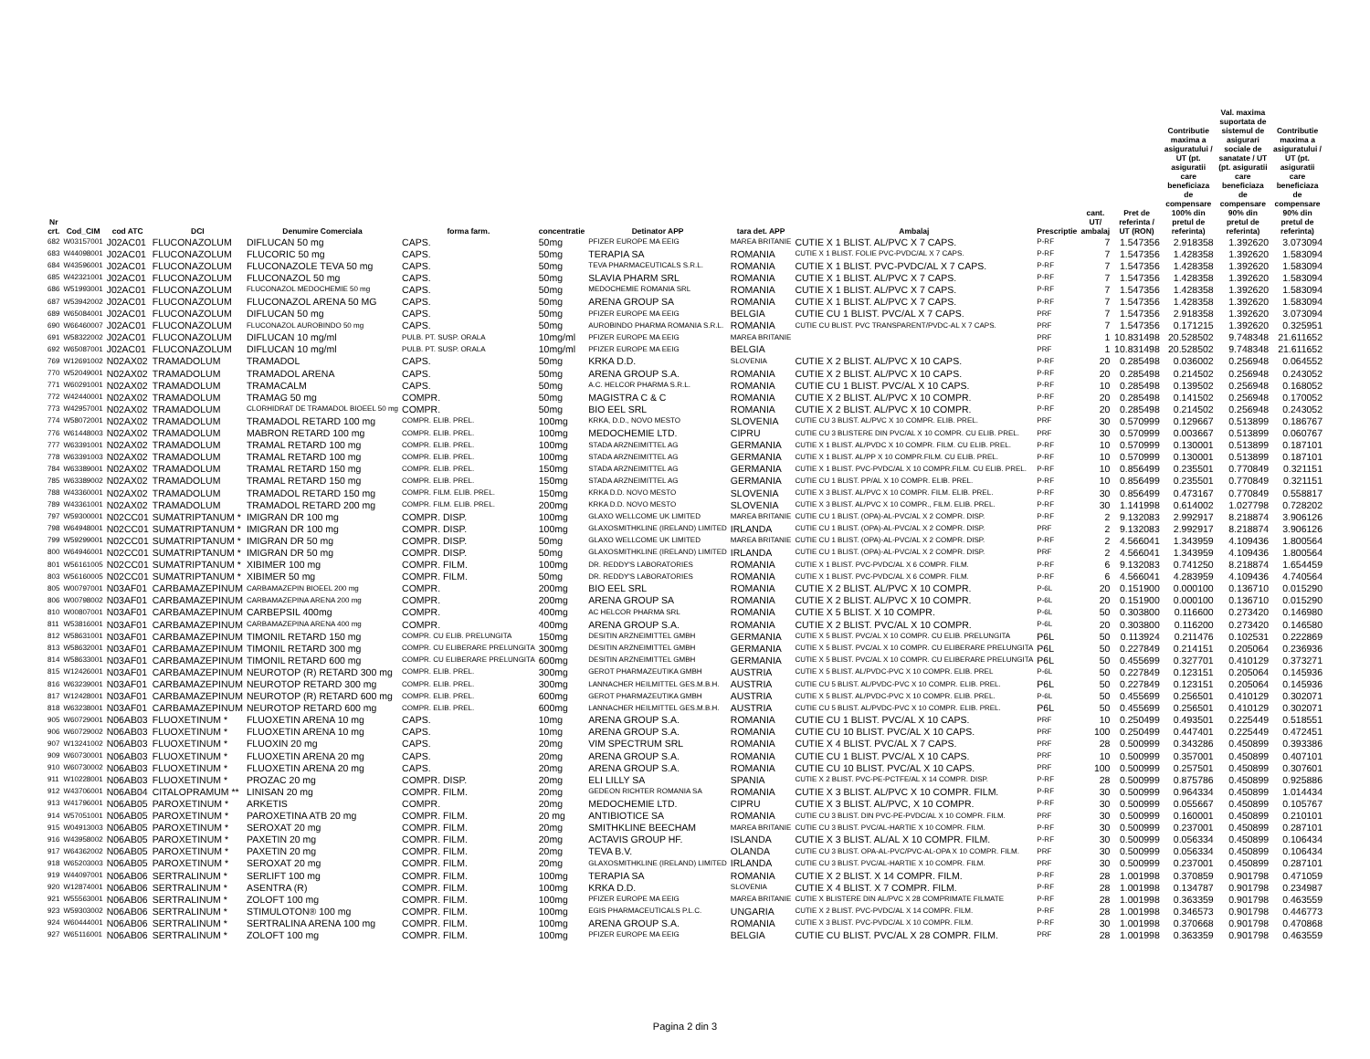| Nr crt. | Cod_CIM | cod ATC | DCI | Denumire Comerciala | forma farm. | concentratie | Detinator APP | tara det. APP | Ambalaj | Prescriptie | cant. UT/ ambalaj | Pret de referinta / UT (RON) | Contributie maxima a asiguratului / UT (pt. asiguratii care beneficiaza de compensare 100% din pretul de referinta) | Val. maxima suportata de sistemul de asigurari sociale de sanatate / UT (pt. asiguratii care beneficiaza de compensare 90% din pretul de referinta) | Contributie maxima a asiguratului / UT (pt. asiguratii care beneficiaza de compensare 90% din pretul de referinta) |
| --- | --- | --- | --- | --- | --- | --- | --- | --- | --- | --- | --- | --- | --- | --- | --- |
| 682 | W03157001 | J02AC01 | FLUCONAZOLUM | DIFLUCAN 50 mg | CAPS. | 50mg | PFIZER EUROPE MA EEIG | MAREA BRITANIE | CUTIE X 1 BLIST. AL/PVC X 7 CAPS. | P-RF | 7 | 1.547356 | 2.918358 | 1.392620 | 3.073094 |
| 683 | W44098001 | J02AC01 | FLUCONAZOLUM | FLUCORIC 50 mg | CAPS. | 50mg | TERAPIA SA | ROMANIA | CUTIE X 1 BLIST. FOLIE PVC-PVDC/AL X 7 CAPS. | P-RF | 7 | 1.547356 | 1.428358 | 1.392620 | 1.583094 |
| 684 | W43596001 | J02AC01 | FLUCONAZOLUM | FLUCONAZOLE TEVA 50 mg | CAPS. | 50mg | TEVA PHARMACEUTICALS S.R.L. | ROMANIA | CUTIE X 1 BLIST. PVC-PVDC/AL X 7 CAPS. | P-RF | 7 | 1.547356 | 1.428358 | 1.392620 | 1.583094 |
| 685 | W42321001 | J02AC01 | FLUCONAZOLUM | FLUCONAZOL 50 mg | CAPS. | 50mg | SLAVIA PHARM SRL | ROMANIA | CUTIE X 1 BLIST. AL/PVC X 7 CAPS. | P-RF | 7 | 1.547356 | 1.428358 | 1.392620 | 1.583094 |
| 686 | W51993001 | J02AC01 | FLUCONAZOLUM | FLUCONAZOL MEDOCHEMIE 50 mg | CAPS. | 50mg | MEDOCHEMIE ROMANIA SRL | ROMANIA | CUTIE X 1 BLIST. AL/PVC X 7 CAPS. | P-RF | 7 | 1.547356 | 1.428358 | 1.392620 | 1.583094 |
| 687 | W53942002 | J02AC01 | FLUCONAZOLUM | FLUCONAZOL ARENA 50 MG | CAPS. | 50mg | ARENA GROUP SA | ROMANIA | CUTIE X 1 BLIST. AL/PVC X 7 CAPS. | P-RF | 7 | 1.547356 | 1.428358 | 1.392620 | 1.583094 |
| 689 | W65084001 | J02AC01 | FLUCONAZOLUM | DIFLUCAN 50 mg | CAPS. | 50mg | PFIZER EUROPE MA EEIG | BELGIA | CUTIE CU 1 BLIST. PVC/AL X 7 CAPS. | PRF | 7 | 1.547356 | 2.918358 | 1.392620 | 3.073094 |
| 690 | W66460007 | J02AC01 | FLUCONAZOLUM | FLUCONAZOL AUROBINDO 50 mg | CAPS. | 50mg | AUROBINDO PHARMA ROMANIA S.R.L. | ROMANIA | CUTIE CU BLIST. PVC TRANSPARENT/PVDC-AL X 7 CAPS. | PRF | 7 | 1.547356 | 0.171215 | 1.392620 | 0.325951 |
| 691 | W58322002 | J02AC01 | FLUCONAZOLUM | DIFLUCAN 10 mg/ml | PULB. PT. SUSP. ORALA | 10mg/ml | PFIZER EUROPE MA EEIG | MAREA BRITANIE | | PRF | 1 | 10.831498 | 20.528502 | 9.748348 | 21.611652 |
| 692 | W65087001 | J02AC01 | FLUCONAZOLUM | DIFLUCAN 10 mg/ml | PULB. PT. SUSP. ORALA | 10mg/ml | PFIZER EUROPE MA EEIG | BELGIA | | PRF | 1 | 10.831498 | 20.528502 | 9.748348 | 21.611652 |
| 769 | W12691002 | N02AX02 | TRAMADOLUM | TRAMADOL | CAPS. | 50mg | KRKA D.D. | SLOVENIA | CUTIE X 2 BLIST. AL/PVC X 10 CAPS. | P-RF | 20 | 0.285498 | 0.036002 | 0.256948 | 0.064552 |
| 770 | W52049001 | N02AX02 | TRAMADOLUM | TRAMADOL ARENA | CAPS. | 50mg | ARENA GROUP S.A. | ROMANIA | CUTIE X 2 BLIST. AL/PVC X 10 CAPS. | P-RF | 20 | 0.285498 | 0.214502 | 0.256948 | 0.243052 |
| 771 | W60291001 | N02AX02 | TRAMADOLUM | TRAMACALM | CAPS. | 50mg | A.C. HELCOR PHARMA S.R.L. | ROMANIA | CUTIE CU 1 BLIST. PVC/AL X 10 CAPS. | P-RF | 10 | 0.285498 | 0.139502 | 0.256948 | 0.168052 |
| 772 | W42440001 | N02AX02 | TRAMADOLUM | TRAMAG 50 mg | COMPR. | 50mg | MAGISTRA C & C | ROMANIA | CUTIE X 2 BLIST. AL/PVC X 10 COMPR. | P-RF | 20 | 0.285498 | 0.141502 | 0.256948 | 0.170052 |
| 773 | W42957001 | N02AX02 | TRAMADOLUM | CLORHIDRAT DE TRAMADOL BIOEEL 50 mg | COMPR. | 50mg | BIO EEL SRL | ROMANIA | CUTIE X 2 BLIST. AL/PVC X 10 COMPR. | P-RF | 20 | 0.285498 | 0.214502 | 0.256948 | 0.243052 |
| 774 | W58072001 | N02AX02 | TRAMADOLUM | TRAMADOL RETARD 100 mg | COMPR. ELIB. PREL. | 100mg | KRKA, D.D., NOVO MESTO | SLOVENIA | CUTIE CU 3 BLIST. AL/PVC X 10 COMPR. ELIB. PREL. | PRF | 30 | 0.570999 | 0.129667 | 0.513899 | 0.186767 |
| 776 | W61448003 | N02AX02 | TRAMADOLUM | MABRON RETARD 100 mg | COMPR. ELIB. PREL. | 100mg | MEDOCHEMIE LTD. | CIPRU | CUTIE CU 3 BLISTERE DIN PVC/AL X 10 COMPR. CU ELIB. PREL. | PRF | 30 | 0.570999 | 0.003667 | 0.513899 | 0.060767 |
| 777 | W63391001 | N02AX02 | TRAMADOLUM | TRAMAL RETARD 100 mg | COMPR. ELIB. PREL. | 100mg | STADA ARZNEIMITTEL AG | GERMANIA | CUTIE X 1 BLIST. AL/PVDC X 10 COMPR. FILM. CU ELIB. PREL. | P-RF | 10 | 0.570999 | 0.130001 | 0.513899 | 0.187101 |
| 778 | W63391003 | N02AX02 | TRAMADOLUM | TRAMAL RETARD 100 mg | COMPR. ELIB. PREL. | 100mg | STADA ARZNEIMITTEL AG | GERMANIA | CUTIE X 1 BLIST. AL/PP X 10 COMPR.FILM. CU ELIB. PREL. | P-RF | 10 | 0.570999 | 0.130001 | 0.513899 | 0.187101 |
| 784 | W63389001 | N02AX02 | TRAMADOLUM | TRAMAL RETARD 150 mg | COMPR. ELIB. PREL. | 150mg | STADA ARZNEIMITTEL AG | GERMANIA | CUTIE X 1 BLIST. PVC-PVDC/AL X 10 COMPR.FILM. CU ELIB. PREL. | P-RF | 10 | 0.856499 | 0.235501 | 0.770849 | 0.321151 |
| 785 | W63389002 | N02AX02 | TRAMADOLUM | TRAMAL RETARD 150 mg | COMPR. ELIB. PREL. | 150mg | STADA ARZNEIMITTEL AG | GERMANIA | CUTIE CU 1 BLIST. PP/AL X 10 COMPR. ELIB. PREL. | P-RF | 10 | 0.856499 | 0.235501 | 0.770849 | 0.321151 |
| 788 | W43360001 | N02AX02 | TRAMADOLUM | TRAMADOL RETARD 150 mg | COMPR. FILM. ELIB. PREL. | 150mg | KRKA D.D. NOVO MESTO | SLOVENIA | CUTIE X 3 BLIST. AL/PVC X 10 COMPR. FILM. ELIB. PREL. | P-RF | 30 | 0.856499 | 0.473167 | 0.770849 | 0.558817 |
| 789 | W43361001 | N02AX02 | TRAMADOLUM | TRAMADOL RETARD 200 mg | COMPR. FILM. ELIB. PREL. | 200mg | KRKA D.D. NOVO MESTO | SLOVENIA | CUTIE X 3 BLIST. AL/PVC X 10 COMPR., FILM. ELIB. PREL. | P-RF | 30 | 1.141998 | 0.614002 | 1.027798 | 0.728202 |
| 797 | W59300001 | N02CC01 | SUMATRIPTANUM * | IMIGRAN DR 100 mg | COMPR. DISP. | 100mg | GLAXO WELLCOME UK LIMITED | MAREA BRITANIE | CUTIE CU 1 BLIST. (OPA)-AL-PVC/AL X 2 COMPR. DISP. | P-RF | 2 | 9.132083 | 2.992917 | 8.218874 | 3.906126 |
| 798 | W64948001 | N02CC01 | SUMATRIPTANUM * | IMIGRAN DR 100 mg | COMPR. DISP. | 100mg | GLAXOSMITHKLINE (IRELAND) LIMITED | IRLANDA | CUTIE CU 1 BLIST. (OPA)-AL-PVC/AL X 2 COMPR. DISP. | PRF | 2 | 9.132083 | 2.992917 | 8.218874 | 3.906126 |
| 799 | W59299001 | N02CC01 | SUMATRIPTANUM * | IMIGRAN DR 50 mg | COMPR. DISP. | 50mg | GLAXO WELLCOME UK LIMITED | MAREA BRITANIE | CUTIE CU 1 BLIST. (OPA)-AL-PVC/AL X 2 COMPR. DISP. | P-RF | 2 | 4.566041 | 1.343959 | 4.109436 | 1.800564 |
| 800 | W64946001 | N02CC01 | SUMATRIPTANUM * | IMIGRAN DR 50 mg | COMPR. DISP. | 50mg | GLAXOSMITHKLINE (IRELAND) LIMITED | IRLANDA | CUTIE CU 1 BLIST. (OPA)-AL-PVC/AL X 2 COMPR. DISP. | PRF | 2 | 4.566041 | 1.343959 | 4.109436 | 1.800564 |
| 801 | W56161005 | N02CC01 | SUMATRIPTANUM * | XIBIMER 100 mg | COMPR. FILM. | 100mg | DR. REDDY'S LABORATORIES | ROMANIA | CUTIE X 1 BLIST. PVC-PVDC/AL X 6 COMPR. FILM. | P-RF | 6 | 9.132083 | 0.741250 | 8.218874 | 1.654459 |
| 803 | W56160005 | N02CC01 | SUMATRIPTANUM * | XIBIMER 50 mg | COMPR. FILM. | 50mg | DR. REDDY'S LABORATORIES | ROMANIA | CUTIE X 1 BLIST. PVC-PVDC/AL X 6 COMPR. FILM. | P-RF | 6 | 4.566041 | 4.283959 | 4.109436 | 4.740564 |
| 805 | W00797001 | N03AF01 | CARBAMAZEPINUM | CARBAMAZEPIN BIOEEL 200 mg | COMPR. | 200mg | BIO EEL SRL | ROMANIA | CUTIE X 2 BLIST. AL/PVC X 10 COMPR. | P-6L | 20 | 0.151900 | 0.000100 | 0.136710 | 0.015290 |
| 806 | W00798002 | N03AF01 | CARBAMAZEPINUM | CARBAMAZEPINA ARENA 200 mg | COMPR. | 200mg | ARENA GROUP SA | ROMANIA | CUTIE X 2 BLIST. AL/PVC X 10 COMPR. | P-6L | 20 | 0.151900 | 0.000100 | 0.136710 | 0.015290 |
| 810 | W00807001 | N03AF01 | CARBAMAZEPINUM | CARBEPSIL 400mg | COMPR. | 400mg | AC HELCOR PHARMA SRL | ROMANIA | CUTIE X 5 BLIST. X 10 COMPR. | P-6L | 50 | 0.303800 | 0.116600 | 0.273420 | 0.146980 |
| 811 | W53816001 | N03AF01 | CARBAMAZEPINUM | CARBAMAZEPINA ARENA 400 mg | COMPR. | 400mg | ARENA GROUP S.A. | ROMANIA | CUTIE X 2 BLIST. PVC/AL X 10 COMPR. | P-6L | 20 | 0.303800 | 0.116200 | 0.273420 | 0.146580 |
| 812 | W58631001 | N03AF01 | CARBAMAZEPINUM | TIMONIL RETARD 150 mg | COMPR. CU ELIB. PRELUNGITA | 150mg | DESITIN ARZNEIMITTEL GMBH | GERMANIA | CUTIE X 5 BLIST. PVC/AL X 10 COMPR. CU ELIB. PRELUNGITA | P6L | 50 | 0.113924 | 0.211476 | 0.102531 | 0.222869 |
| 813 | W58632001 | N03AF01 | CARBAMAZEPINUM | TIMONIL RETARD 300 mg | COMPR. CU ELIBERARE PRELUNGITA | 300mg | DESITIN ARZNEIMITTEL GMBH | GERMANIA | CUTIE X 5 BLIST. PVC/AL X 10 COMPR. CU ELIBERARE PRELUNGITA | P6L | 50 | 0.227849 | 0.214151 | 0.205064 | 0.236936 |
| 814 | W58633001 | N03AF01 | CARBAMAZEPINUM | TIMONIL RETARD 600 mg | COMPR. CU ELIBERARE PRELUNGITA | 600mg | DESITIN ARZNEIMITTEL GMBH | GERMANIA | CUTIE X 5 BLIST. PVC/AL X 10 COMPR. CU ELIBERARE PRELUNGITA | P6L | 50 | 0.455699 | 0.327701 | 0.410129 | 0.373271 |
| 815 | W12426001 | N03AF01 | CARBAMAZEPINUM | NEUROTOP (R) RETARD 300 mg | COMPR. ELIB. PREL. | 300mg | GEROT PHARMAZEUTIKA GMBH | AUSTRIA | CUTIE X 5 BLIST. AL/PVDC-PVC X 10 COMPR. ELIB. PREL | P-6L | 50 | 0.227849 | 0.123151 | 0.205064 | 0.145936 |
| 816 | W63239001 | N03AF01 | CARBAMAZEPINUM | NEUROTOP RETARD 300 mg | COMPR. ELIB. PREL. | 300mg | LANNACHER HEILMITTEL GES.M.B.H. | AUSTRIA | CUTIE CU 5 BLIST. AL/PVDC-PVC X 10 COMPR. ELIB. PREL. | P6L | 50 | 0.227849 | 0.123151 | 0.205064 | 0.145936 |
| 817 | W12428001 | N03AF01 | CARBAMAZEPINUM | NEUROTOP (R) RETARD 600 mg | COMPR. ELIB. PREL. | 600mg | GEROT PHARMAZEUTIKA GMBH | AUSTRIA | CUTIE X 5 BLIST. AL/PVDC-PVC X 10 COMPR. ELIB. PREL. | P-6L | 50 | 0.455699 | 0.256501 | 0.410129 | 0.302071 |
| 818 | W63238001 | N03AF01 | CARBAMAZEPINUM | NEUROTOP RETARD 600 mg | COMPR. ELIB. PREL. | 600mg | LANNACHER HEILMITTEL GES.M.B.H. | AUSTRIA | CUTIE CU 5 BLIST. AL/PVDC-PVC X 10 COMPR. ELIB. PREL. | P6L | 50 | 0.455699 | 0.256501 | 0.410129 | 0.302071 |
| 905 | W60729001 | N06AB03 | FLUOXETINUM * | FLUOXETIN ARENA 10 mg | CAPS. | 10mg | ARENA GROUP S.A. | ROMANIA | CUTIE CU 1 BLIST. PVC/AL X 10 CAPS. | PRF | 10 | 0.250499 | 0.493501 | 0.225449 | 0.518551 |
| 906 | W60729002 | N06AB03 | FLUOXETINUM * | FLUOXETIN ARENA 10 mg | CAPS. | 10mg | ARENA GROUP S.A. | ROMANIA | CUTIE CU 10 BLIST. PVC/AL X 10 CAPS. | PRF | 100 | 0.250499 | 0.447401 | 0.225449 | 0.472451 |
| 907 | W13241002 | N06AB03 | FLUOXETINUM * | FLUOXIN 20 mg | CAPS. | 20mg | VIM SPECTRUM SRL | ROMANIA | CUTIE X 4 BLIST. PVC/AL X 7 CAPS. | PRF | 28 | 0.500999 | 0.343286 | 0.450899 | 0.393386 |
| 909 | W60730001 | N06AB03 | FLUOXETINUM * | FLUOXETIN ARENA 20 mg | CAPS. | 20mg | ARENA GROUP S.A. | ROMANIA | CUTIE CU 1 BLIST. PVC/AL X 10 CAPS. | PRF | 10 | 0.500999 | 0.357001 | 0.450899 | 0.407101 |
| 910 | W60730002 | N06AB03 | FLUOXETINUM * | FLUOXETIN ARENA 20 mg | CAPS. | 20mg | ARENA GROUP S.A. | ROMANIA | CUTIE CU 10 BLIST. PVC/AL X 10 CAPS. | PRF | 100 | 0.500999 | 0.257501 | 0.450899 | 0.307601 |
| 911 | W10228001 | N06AB03 | FLUOXETINUM * | PROZAC 20 mg | COMPR. DISP. | 20mg | ELI LILLY SA | SPANIA | CUTIE X 2 BLIST. PVC-PE-PCTFE/AL X 14 COMPR. DISP. | P-RF | 28 | 0.500999 | 0.875786 | 0.450899 | 0.925886 |
| 912 | W43706001 | N06AB04 | CITALOPRAMUM ** | LINISAN 20 mg | COMPR. FILM. | 20mg | GEDEON RICHTER ROMANIA SA | ROMANIA | CUTIE X 3 BLIST. AL/PVC X 10 COMPR. FILM. | P-RF | 30 | 0.500999 | 0.964334 | 0.450899 | 1.014434 |
| 913 | W41796001 | N06AB05 | PAROXETINUM * | ARKETIS | COMPR. | 20mg | MEDOCHEMIE LTD. | CIPRU | CUTIE X 3 BLIST. AL/PVC, X 10 COMPR. | P-RF | 30 | 0.500999 | 0.055667 | 0.450899 | 0.105767 |
| 914 | W57051001 | N06AB05 | PAROXETINUM * | PAROXETINA ATB 20 mg | COMPR. FILM. | 20 mg | ANTIBIOTICE SA | ROMANIA | CUTIE CU 3 BLIST. DIN PVC-PE-PVDC/AL X 10 COMPR. FILM. | PRF | 30 | 0.500999 | 0.160001 | 0.450899 | 0.210101 |
| 915 | W04913003 | N06AB05 | PAROXETINUM * | SEROXAT 20 mg | COMPR. FILM. | 20mg | SMITHKLINE BEECHAM | MAREA BRITANIE | CUTIE CU 3 BLIST. PVC/AL-HARTIE X 10 COMPR. FILM. | P-RF | 30 | 0.500999 | 0.237001 | 0.450899 | 0.287101 |
| 916 | W43958002 | N06AB05 | PAROXETINUM * | PAXETIN 20 mg | COMPR. FILM. | 20mg | ACTAVIS GROUP HF. | ISLANDA | CUTIE X 3 BLIST. AL/AL X 10 COMPR. FILM. | P-RF | 30 | 0.500999 | 0.056334 | 0.450899 | 0.106434 |
| 917 | W64362002 | N06AB05 | PAROXETINUM * | PAXETIN 20 mg | COMPR. FILM. | 20mg | TEVA B.V. | OLANDA | CUTIE CU 3 BLIST. OPA-AL-PVC/PVC-AL-OPA X 10 COMPR. FILM. | PRF | 30 | 0.500999 | 0.056334 | 0.450899 | 0.106434 |
| 918 | W65203003 | N06AB05 | PAROXETINUM * | SEROXAT 20 mg | COMPR. FILM. | 20mg | GLAXOSMITHKLINE (IRELAND) LIMITED | IRLANDA | CUTIE CU 3 BLIST. PVC/AL-HARTIE X 10 COMPR. FILM. | PRF | 30 | 0.500999 | 0.237001 | 0.450899 | 0.287101 |
| 919 | W44097001 | N06AB06 | SERTRALINUM * | SERLIFT 100 mg | COMPR. FILM. | 100mg | TERAPIA SA | ROMANIA | CUTIE X 2 BLIST. X 14 COMPR. FILM. | P-RF | 28 | 1.001998 | 0.370859 | 0.901798 | 0.471059 |
| 920 | W12874001 | N06AB06 | SERTRALINUM * | ASENTRA (R) | COMPR. FILM. | 100mg | KRKA D.D. | SLOVENIA | CUTIE X 4 BLIST. X 7 COMPR. FILM. | P-RF | 28 | 1.001998 | 0.134787 | 0.901798 | 0.234987 |
| 921 | W55563001 | N06AB06 | SERTRALINUM * | ZOLOFT 100 mg | COMPR. FILM. | 100mg | PFIZER EUROPE MA EEIG | MAREA BRITANIE | CUTIE X BLISTERE DIN AL/PVC X 28 COMPRIMATE FILMATE | P-RF | 28 | 1.001998 | 0.363359 | 0.901798 | 0.463559 |
| 923 | W59303002 | N06AB06 | SERTRALINUM * | STIMULOTON® 100 mg | COMPR. FILM. | 100mg | EGIS PHARMACEUTICALS P.L.C. | UNGARIA | CUTIE X 2 BLIST. PVC-PVDC/AL X 14 COMPR. FILM. | P-RF | 28 | 1.001998 | 0.346573 | 0.901798 | 0.446773 |
| 924 | W60444001 | N06AB06 | SERTRALINUM * | SERTRALINA ARENA 100 mg | COMPR. FILM. | 100mg | ARENA GROUP S.A. | ROMANIA | CUTIE X 3 BLIST. PVC-PVDC/AL X 10 COMPR. FILM. | P-RF | 30 | 1.001998 | 0.370668 | 0.901798 | 0.470868 |
| 927 | W65116001 | N06AB06 | SERTRALINUM * | ZOLOFT 100 mg | COMPR. FILM. | 100mg | PFIZER EUROPE MA EEIG | BELGIA | CUTIE CU BLIST. PVC/AL X 28 COMPR. FILM. | PRF | 28 | 1.001998 | 0.363359 | 0.901798 | 0.463559 |
Pagina 2 din 3